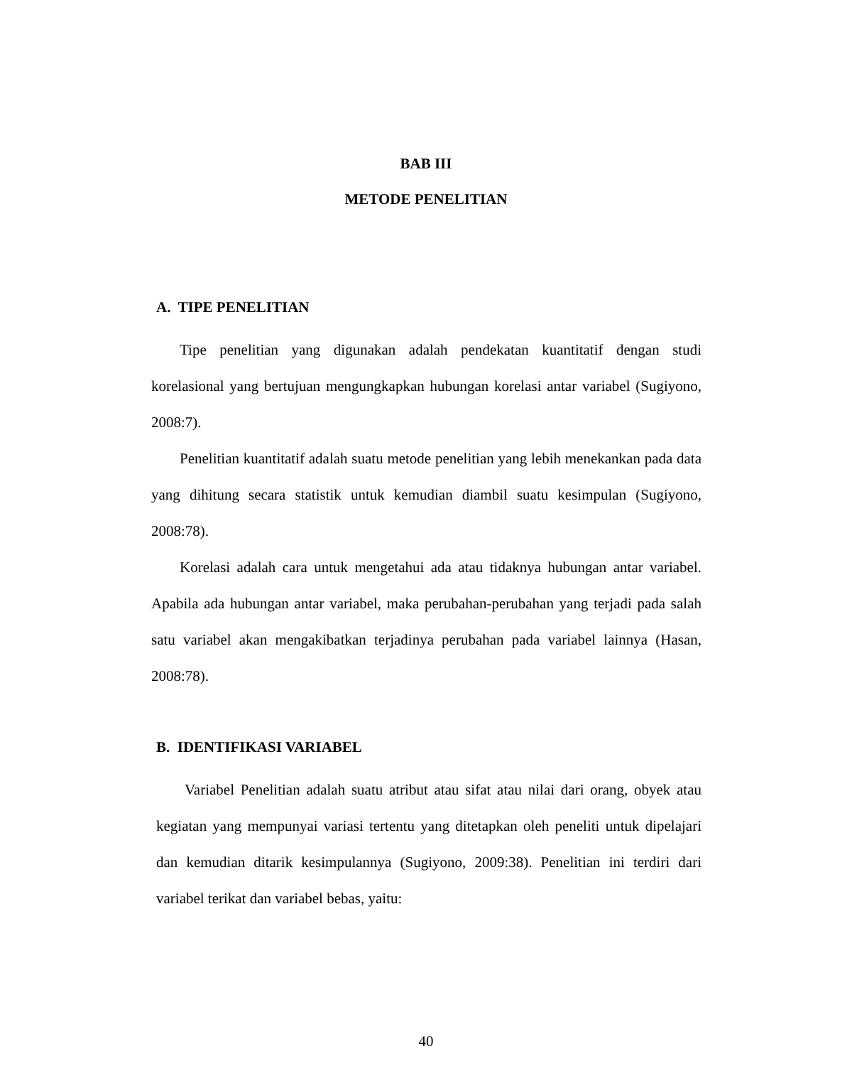BAB III
METODE PENELITIAN
A. TIPE PENELITIAN
Tipe penelitian yang digunakan adalah pendekatan kuantitatif dengan studi korelasional yang bertujuan mengungkapkan hubungan korelasi antar variabel (Sugiyono, 2008:7).
Penelitian kuantitatif adalah suatu metode penelitian yang lebih menekankan pada data yang dihitung secara statistik untuk kemudian diambil suatu kesimpulan (Sugiyono, 2008:78).
Korelasi adalah cara untuk mengetahui ada atau tidaknya hubungan antar variabel. Apabila ada hubungan antar variabel, maka perubahan-perubahan yang terjadi pada salah satu variabel akan mengakibatkan terjadinya perubahan pada variabel lainnya (Hasan, 2008:78).
B. IDENTIFIKASI VARIABEL
Variabel Penelitian adalah suatu atribut atau sifat atau nilai dari orang, obyek atau kegiatan yang mempunyai variasi tertentu yang ditetapkan oleh peneliti untuk dipelajari dan kemudian ditarik kesimpulannya (Sugiyono, 2009:38). Penelitian ini terdiri dari variabel terikat dan variabel bebas, yaitu:
40